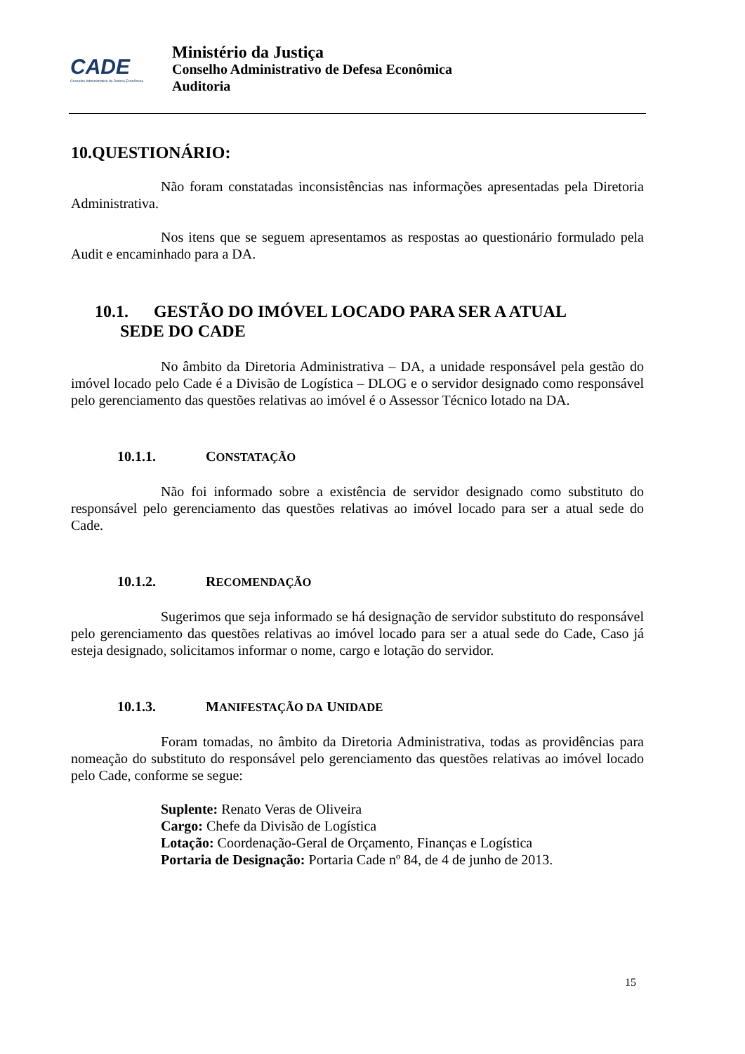CADE
Conselho Administrativo de Defesa Econômica
Ministério da Justiça
Conselho Administrativo de Defesa Econômica
Auditoria
10.QUESTIONÁRIO:
Não foram constatadas inconsistências nas informações apresentadas pela Diretoria Administrativa.
Nos itens que se seguem apresentamos as respostas ao questionário formulado pela Audit e encaminhado para a DA.
10.1. GESTÃO DO IMÓVEL LOCADO PARA SER A ATUAL
SEDE DO CADE
No âmbito da Diretoria Administrativa – DA, a unidade responsável pela gestão do imóvel locado pelo Cade é a Divisão de Logística – DLOG e o servidor designado como responsável pelo gerenciamento das questões relativas ao imóvel é o Assessor Técnico lotado na DA.
10.1.1. CONSTATAÇÃO
Não foi informado sobre a existência de servidor designado como substituto do responsável pelo gerenciamento das questões relativas ao imóvel locado para ser a atual sede do Cade.
10.1.2. RECOMENDAÇÃO
Sugerimos que seja informado se há designação de servidor substituto do responsável pelo gerenciamento das questões relativas ao imóvel locado para ser a atual sede do Cade, Caso já esteja designado, solicitamos informar o nome, cargo e lotação do servidor.
10.1.3. MANIFESTAÇÃO DA UNIDADE
Foram tomadas, no âmbito da Diretoria Administrativa, todas as providências para nomeação do substituto do responsável pelo gerenciamento das questões relativas ao imóvel locado pelo Cade, conforme se segue:
Suplente: Renato Veras de Oliveira
Cargo: Chefe da Divisão de Logística
Lotação: Coordenação-Geral de Orçamento, Finanças e Logística
Portaria de Designação: Portaria Cade nº 84, de 4 de junho de 2013.
15